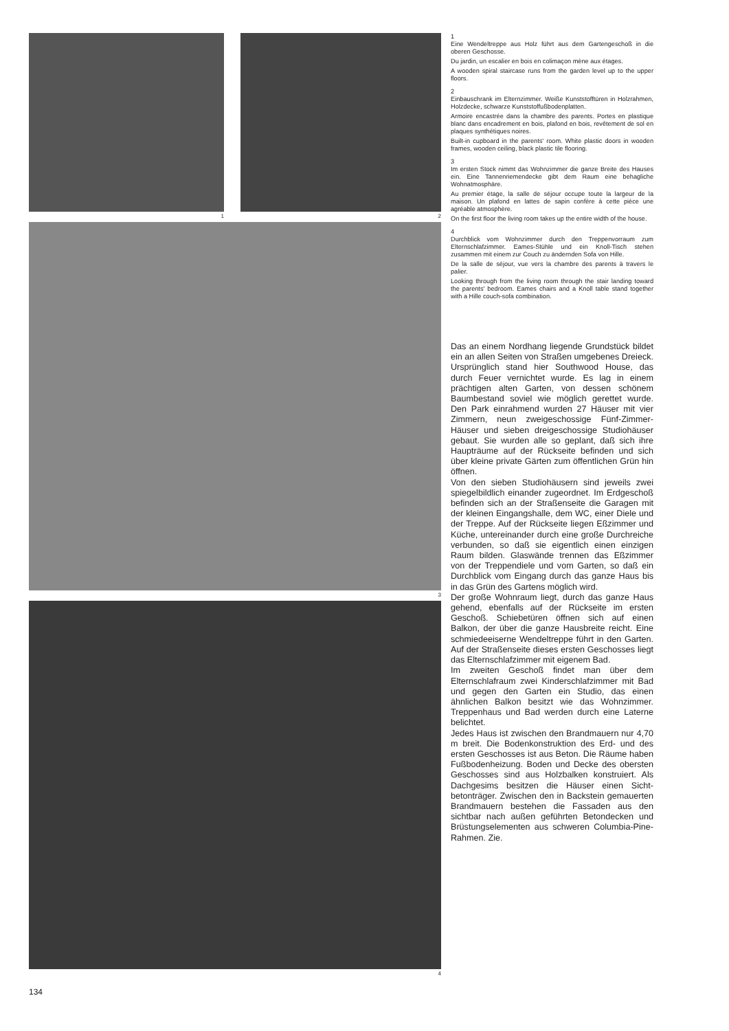1 2
3
4
1
Eine Wendeltreppe aus Holz führt aus dem Garten­geschoß in die oberen Geschosse.
Du jardin, un escalier en bois en colimaçon mène aux étages.
A wooden spiral staircase runs from the garden level up to the upper floors.
2
Einbauschrank im Elternzimmer. Weiße Kunststoff­türen in Holzrahmen, Holzdecke, schwarze Kunst­stoffußbodenplatten.
Armoire encastrée dans la chambre des parents. Portes en plastique blanc dans encadrement en bois, plafond en bois, revêtement de sol en plaques synthétiques noires.
Built-in cupboard in the parents' room. White plastic doors in wooden frames, wooden ceiling, black plastic tile flooring.
3
Im ersten Stock nimmt das Wohnzimmer die ganze Breite des Hauses ein. Eine Tannenriemendecke gibt dem Raum eine behagliche Wohnatmosphäre.
Au premier étage, la salle de séjour occupe toute la largeur de la maison. Un plafond en lattes de sapin confère à cette pièce une agréable atmosphère.
On the first floor the living room takes up the entire width of the house.
4
Durchblick vom Wohnzimmer durch den Treppen­vorraum zum Elternschlafzimmer. Eames-Stühle und ein Knoll-Tisch stehen zusammen mit einem zur Couch zu ändernden Sofa von Hille.
De la salle de séjour, vue vers la chambre des pa­rents à travers le palier.
Looking through from the living room through the stair landing toward the parents' bedroom. Eames chairs and a Knoll table stand together with a Hille couch-sofa combination.
Das an einem Nordhang liegende Grund­stück bildet ein an allen Seiten von Straßen umgebenes Dreieck. Ursprünglich stand hier Southwood House, das durch Feuer vernichtet wurde. Es lag in einem prächtigen alten Garten, von dessen schönem Baum­bestand soviel wie möglich gerettet wurde. Den Park einrahmend wurden 27 Häuser mit vier Zimmern, neun zweigeschossige Fünf-Zimmer-Häuser und sieben dreige­schossige Studiohäuser gebaut. Sie wurden alle so geplant, daß sich ihre Haupträume auf der Rückseite befinden und sich über kleine private Gärten zum öffentlichen Grün hin öffnen.
Von den sieben Studiohäusern sind jeweils zwei spiegelbildlich einander zugeordnet. Im Erdgeschoß befinden sich an der Stra­ßenseite die Garagen mit der kleinen Ein­gangshalle, dem WC, einer Diele und der Treppe. Auf der Rückseite liegen Eßzimmer und Küche, untereinander durch eine große Durchreiche verbunden, so daß sie eigent­lich einen einzigen Raum bilden. Glaswände trennen das Eßzimmer von der Treppendiele und vom Garten, so daß ein Durchblick vom Eingang durch das ganze Haus bis in das Grün des Gartens möglich wird.
Der große Wohnraum liegt, durch das ganze Haus gehend, ebenfalls auf der Rückseite im ersten Geschoß. Schiebetüren öffnen sich auf einen Balkon, der über die ganze Haus­breite reicht. Eine schmiedeeiserne Wendel­treppe führt in den Garten. Auf der Straßen­seite dieses ersten Geschosses liegt das Elternschlafzimmer mit eigenem Bad.
Im zweiten Geschoß findet man über dem Elternschlafraum zwei Kinderschlafzimmer mit Bad und gegen den Garten ein Studio, das einen ähnlichen Balkon besitzt wie das Wohnzimmer. Treppenhaus und Bad wer­den durch eine Laterne belichtet.
Jedes Haus ist zwischen den Brandmauern nur 4,70 m breit. Die Bodenkonstruktion des Erd- und des ersten Geschosses ist aus Be­ton. Die Räume haben Fußbodenheizung. Boden und Decke des obersten Geschosses sind aus Holzbalken konstruiert. Als Dach­gesims besitzen die Häuser einen Sicht­betonträger. Zwischen den in Backstein ge­mauerten Brandmauern bestehen die Fas­saden aus den sichtbar nach außen geführ­ten Betondecken und Brüstungselementen aus schweren Columbia-Pine-Rahmen. Zie.
134